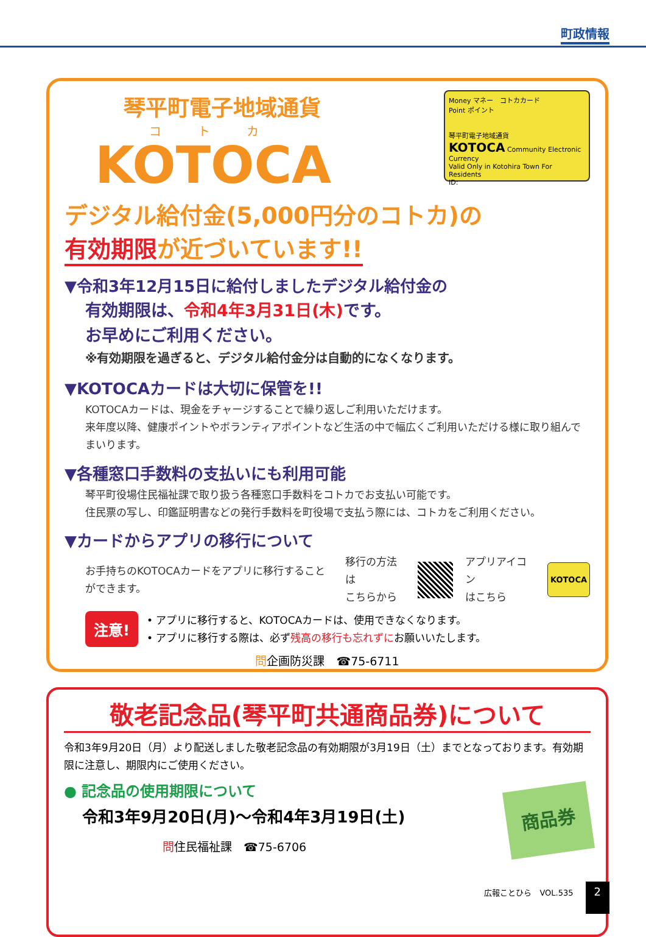町政情報
琴平町電子地域通貨
コトカ
KOTOCA
Money マネー　コトカカード
Point ポイント
琴平町電子地域通貨
KOTOCA Community Electronic Currency
Valid Only in Kotohira Town For Residents
ID:
デジタル給付金(5,000円分のコトカ)の
有効期限が近づいています!!
▼令和3年12月15日に給付しましたデジタル給付金の
有効期限は、令和4年3月31日(木) です。
お早めにご利用ください。
※有効期限を過ぎると、デジタル給付金分は自動的になくなります。
▼KOTOCAカードは大切に保管を!!
KOTOCAカードは、現金をチャージすることで繰り返しご利用いただけます。
来年度以降、健康ポイントやボランティアポイントなど生活の中で幅広くご利用いただける様に取り組んでまいります。
▼各種窓口手数料の支払いにも利用可能
琴平町役場住民福祉課で取り扱う各種窓口手数料をコトカでお支払い可能です。
住民票の写し、印鑑証明書などの発行手数料を町役場で支払う際には、コトカをご利用ください。
▼カードからアプリの移行について
お手持ちのKOTOCAカードをアプリに移行することができます。
移行の方法は
こちらから
アプリアイコン
はこちら
KOTOCA
注意!
• アプリに移行すると、KOTOCAカードは、使用できなくなります。
• アプリに移行する際は、必ず残高の移行も忘れずにお願いいたします。
問企画防災課　☎75-6711
敬老記念品(琴平町共通商品券)について
令和3年9月20日（月）より配送しました敬老記念品の有効期限が3月19日（土）までとなっております。有効期限に注意し、期限内にご使用ください。
● 記念品の使用期限について
令和3年9月20日(月)～令和4年3月19日(土)
問住民福祉課　☎75-6706
商品券
広報ことひら　VOL.535 2